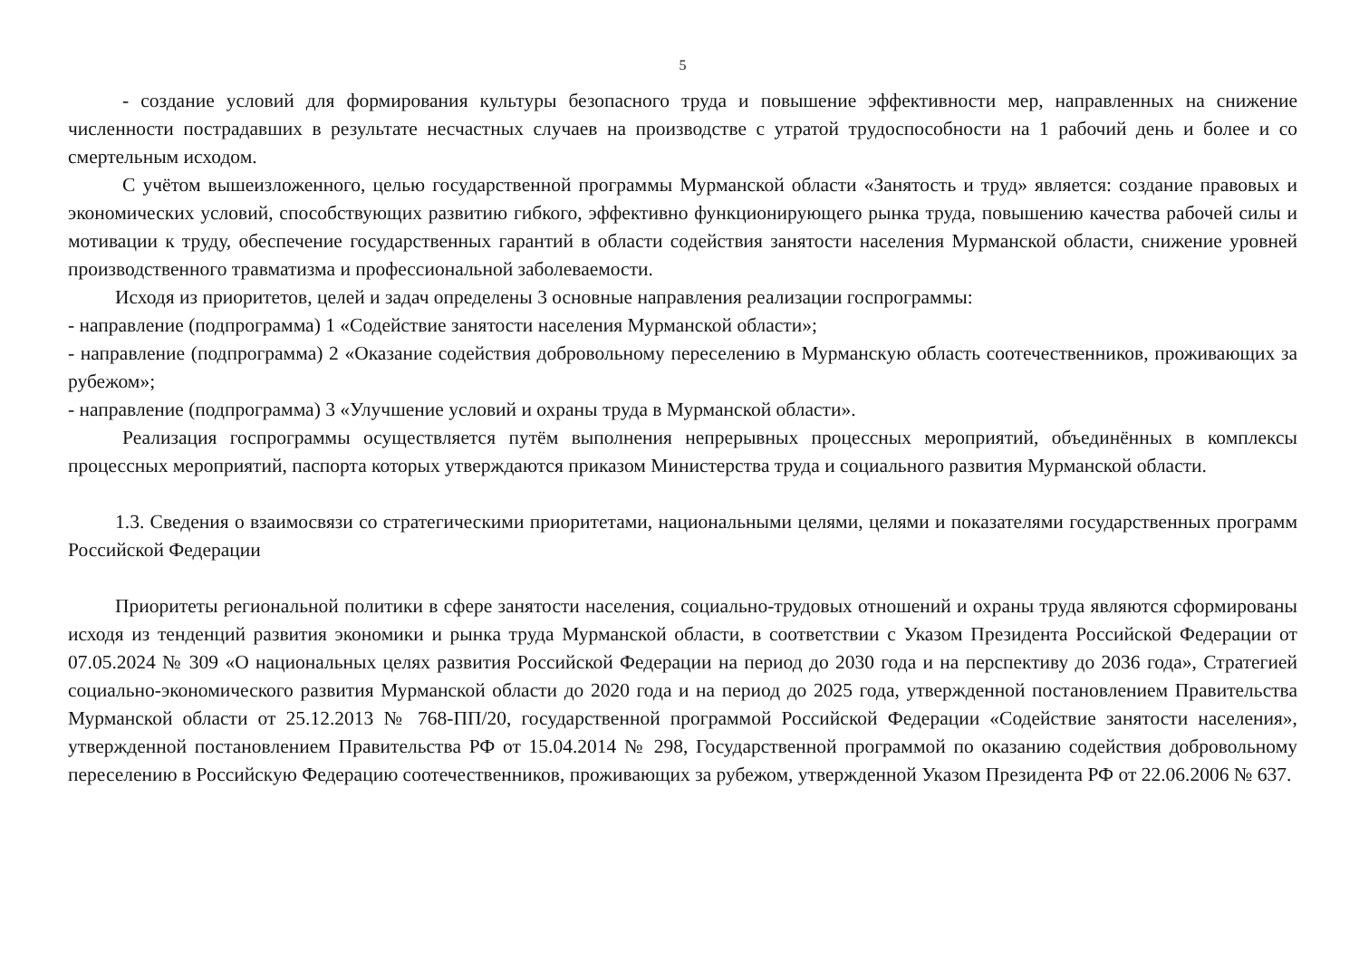5
- создание условий для формирования культуры безопасного труда и повышение эффективности мер, направленных на снижение численности пострадавших в результате несчастных случаев на производстве с утратой трудоспособности на 1 рабочий день и более и со смертельным исходом.
С учётом вышеизложенного, целью государственной программы Мурманской области «Занятость и труд» является: создание правовых и экономических условий, способствующих развитию гибкого, эффективно функционирующего рынка труда, повышению качества рабочей силы и мотивации к труду, обеспечение государственных гарантий в области содействия занятости населения Мурманской области, снижение уровней производственного травматизма и профессиональной заболеваемости.
Исходя из приоритетов, целей и задач определены 3 основные направления реализации госпрограммы:
- направление (подпрограмма) 1 «Содействие занятости населения Мурманской области»;
- направление (подпрограмма) 2 «Оказание содействия добровольному переселению в Мурманскую область соотечественников, проживающих за рубежом»;
- направление (подпрограмма) 3 «Улучшение условий и охраны труда в Мурманской области».
Реализация госпрограммы осуществляется путём выполнения непрерывных процессных мероприятий, объединённых в комплексы процессных мероприятий, паспорта которых утверждаются приказом Министерства труда и социального развития Мурманской области.
1.3. Сведения о взаимосвязи со стратегическими приоритетами, национальными целями, целями и показателями государственных программ Российской Федерации
Приоритеты региональной политики в сфере занятости населения, социально-трудовых отношений и охраны труда являются сформированы исходя из тенденций развития экономики и рынка труда Мурманской области, в соответствии с Указом Президента Российской Федерации от 07.05.2024 № 309 «О национальных целях развития Российской Федерации на период до 2030 года и на перспективу до 2036 года», Стратегией социально-экономического развития Мурманской области до 2020 года и на период до 2025 года, утвержденной постановлением Правительства Мурманской области от 25.12.2013 № 768-ПП/20, государственной программой Российской Федерации «Содействие занятости населения», утвержденной постановлением Правительства РФ от 15.04.2014 № 298, Государственной программой по оказанию содействия добровольному переселению в Российскую Федерацию соотечественников, проживающих за рубежом, утвержденной Указом Президента РФ от 22.06.2006 № 637.